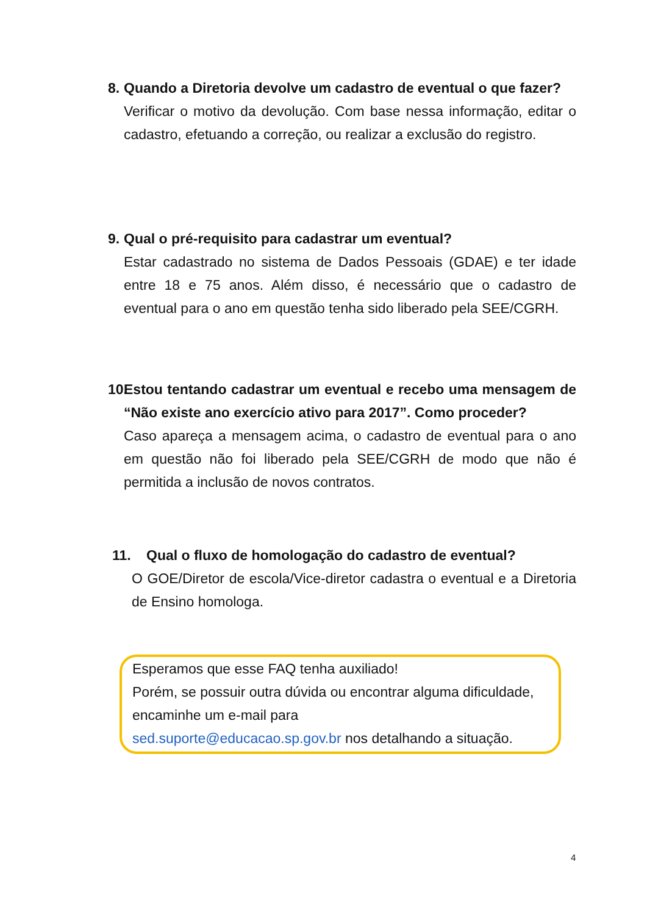8. Quando a Diretoria devolve um cadastro de eventual o que fazer?
Verificar o motivo da devolução. Com base nessa informação, editar o cadastro, efetuando a correção, ou realizar a exclusão do registro.
9. Qual o pré-requisito para cadastrar um eventual?
Estar cadastrado no sistema de Dados Pessoais (GDAE) e ter idade entre 18 e 75 anos. Além disso, é necessário que o cadastro de eventual para o ano em questão tenha sido liberado pela SEE/CGRH.
10. Estou tentando cadastrar um eventual e recebo uma mensagem de “Não existe ano exercício ativo para 2017”. Como proceder?
Caso apareça a mensagem acima, o cadastro de eventual para o ano em questão não foi liberado pela SEE/CGRH de modo que não é permitida a inclusão de novos contratos.
11. Qual o fluxo de homologação do cadastro de eventual?
O GOE/Diretor de escola/Vice-diretor cadastra o eventual e a Diretoria de Ensino homologa.
Esperamos que esse FAQ tenha auxiliado!
Porém, se possuir outra dúvida ou encontrar alguma dificuldade, encaminhe um e-mail para
sed.suporte@educacao.sp.gov.br nos detalhando a situação.
4